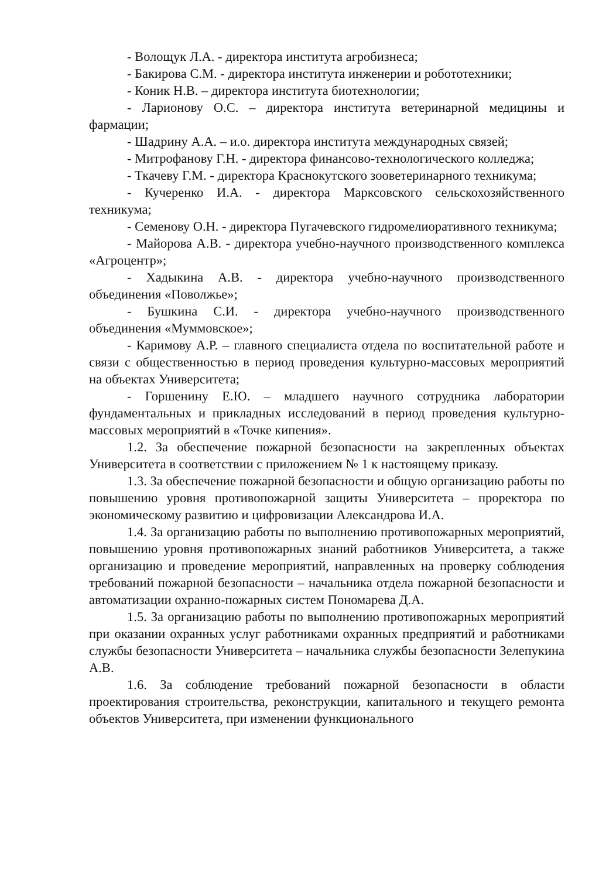- Волощук Л.А. - директора института агробизнеса;
- Бакирова С.М. - директора института инженерии и робототехники;
- Коник Н.В. – директора института биотехнологии;
- Ларионову О.С. – директора института ветеринарной медицины и фармации;
- Шадрину А.А. – и.о. директора института международных связей;
- Митрофанову Г.Н. - директора финансово-технологического колледжа;
- Ткачеву Г.М. - директора Краснокутского зооветеринарного техникума;
- Кучеренко И.А. - директора Марксовского сельскохозяйственного техникума;
- Семенову О.Н. - директора Пугачевского гидромелиоративного техникума;
- Майорова А.В. - директора учебно-научного производственного комплекса «Агроцентр»;
- Хадыкина А.В. - директора учебно-научного производственного объединения «Поволжье»;
- Бушкина С.И. - директора учебно-научного производственного объединения «Муммовское»;
- Каримову А.Р. – главного специалиста отдела по воспитательной работе и связи с общественностью в период проведения культурно-массовых мероприятий на объектах Университета;
- Горшенину Е.Ю. – младшего научного сотрудника лаборатории фундаментальных и прикладных исследований в период проведения культурно-массовых мероприятий в «Точке кипения».
1.2. За обеспечение пожарной безопасности на закрепленных объектах Университета в соответствии с приложением № 1 к настоящему приказу.
1.3. За обеспечение пожарной безопасности и общую организацию работы по повышению уровня противопожарной защиты Университета – проректора по экономическому развитию и цифровизации Александрова И.А.
1.4. За организацию работы по выполнению противопожарных мероприятий, повышению уровня противопожарных знаний работников Университета, а также организацию и проведение мероприятий, направленных на проверку соблюдения требований пожарной безопасности – начальника отдела пожарной безопасности и автоматизации охранно-пожарных систем Пономарева Д.А.
1.5. За организацию работы по выполнению противопожарных мероприятий при оказании охранных услуг работниками охранных предприятий и работниками службы безопасности Университета – начальника службы безопасности Зелепукина А.В.
1.6. За соблюдение требований пожарной безопасности в области проектирования строительства, реконструкции, капитального и текущего ремонта объектов Университета, при изменении функционального